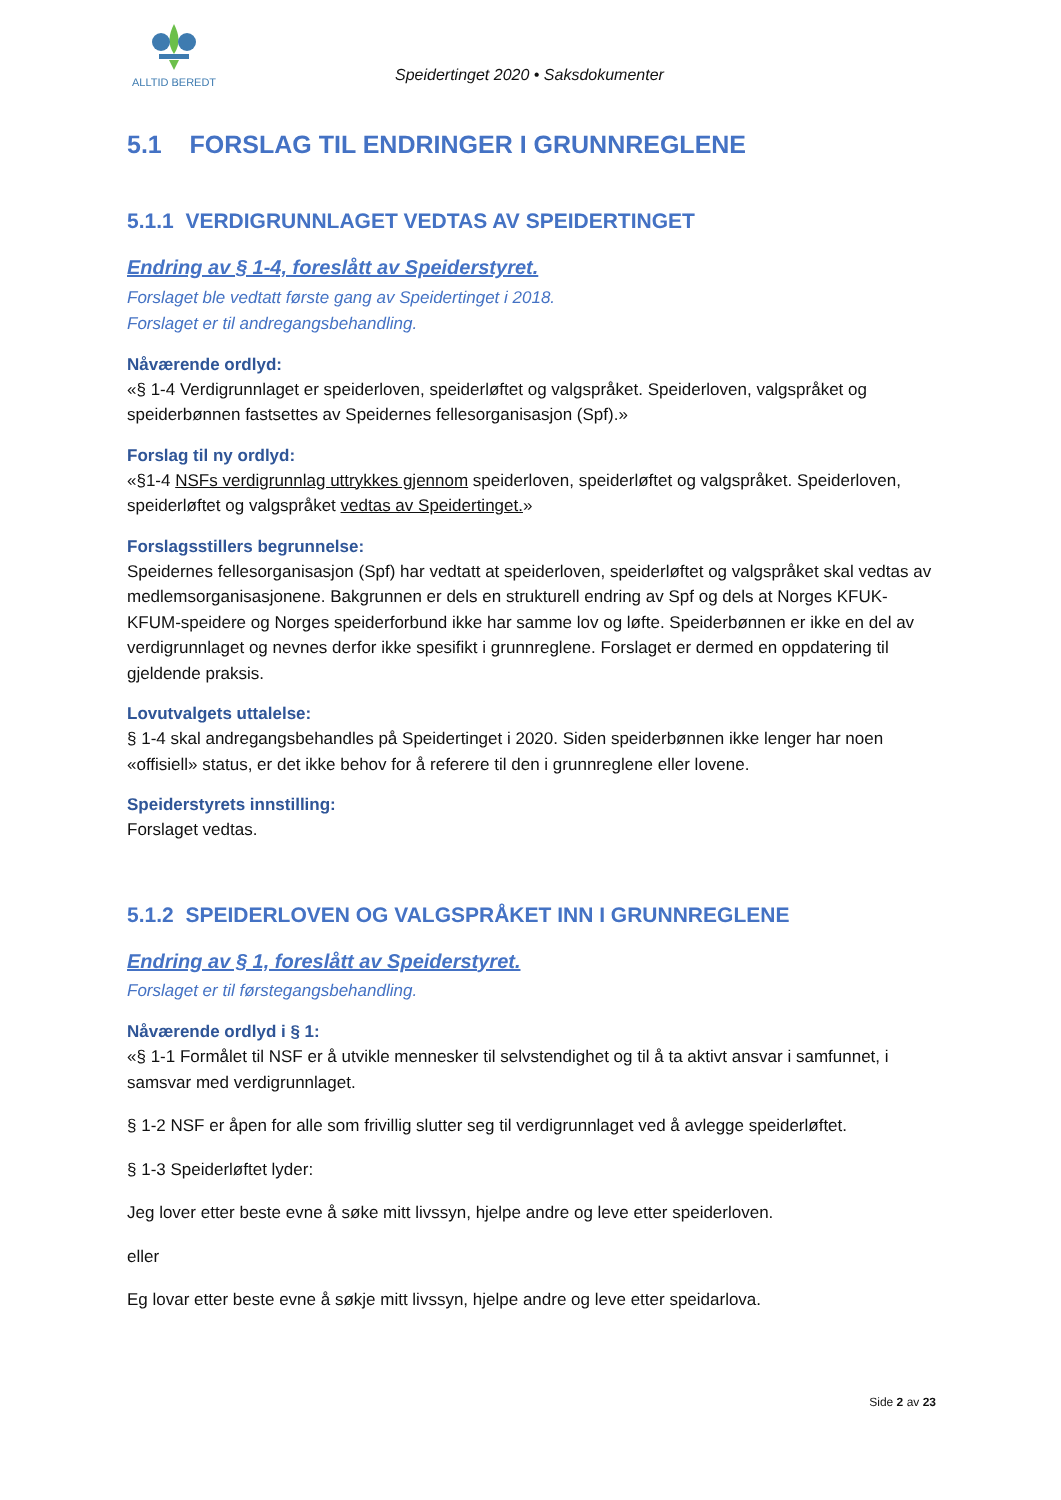ALLTID BEREDT
Speidertinget 2020 • Saksdokumenter
5.1 FORSLAG TIL ENDRINGER I GRUNNREGLENE
5.1.1 VERDIGRUNNLAGET VEDTAS AV SPEIDERTINGET
Endring av § 1-4, foreslått av Speiderstyret.
Forslaget ble vedtatt første gang av Speidertinget i 2018.
Forslaget er til andregangsbehandling.
Nåværende ordlyd:
«§ 1-4 Verdigrunnlaget er speiderloven, speiderløftet og valgspråket. Speiderloven, valgspråket og speiderbønnen fastsettes av Speidernes fellesorganisasjon (Spf).»
Forslag til ny ordlyd:
«§1-4 NSFs verdigrunnlag uttrykkes gjennom speiderloven, speiderløftet og valgspråket. Speiderloven, speiderløftet og valgspråket vedtas av Speidertinget.»
Forslagsstillers begrunnelse:
Speidernes fellesorganisasjon (Spf) har vedtatt at speiderloven, speiderløftet og valgspråket skal vedtas av medlemsorganisasjonene. Bakgrunnen er dels en strukturell endring av Spf og dels at Norges KFUK-KFUM-speidere og Norges speiderforbund ikke har samme lov og løfte. Speiderbønnen er ikke en del av verdigrunnlaget og nevnes derfor ikke spesifikt i grunnreglene. Forslaget er dermed en oppdatering til gjeldende praksis.
Lovutvalgets uttalelse:
§ 1-4 skal andregangsbehandles på Speidertinget i 2020. Siden speiderbønnen ikke lenger har noen «offisiell» status, er det ikke behov for å referere til den i grunnreglene eller lovene.
Speiderstyrets innstilling:
Forslaget vedtas.
5.1.2 SPEIDERLOVEN OG VALGSPRÅKET INN I GRUNNREGLENE
Endring av § 1, foreslått av Speiderstyret.
Forslaget er til førstegangsbehandling.
Nåværende ordlyd i § 1:
«§ 1-1 Formålet til NSF er å utvikle mennesker til selvstendighet og til å ta aktivt ansvar i samfunnet, i samsvar med verdigrunnlaget.
§ 1-2 NSF er åpen for alle som frivillig slutter seg til verdigrunnlaget ved å avlegge speiderløftet.
§ 1-3 Speiderløftet lyder:
Jeg lover etter beste evne å søke mitt livssyn, hjelpe andre og leve etter speiderloven.
eller
Eg lovar etter beste evne å søkje mitt livssyn, hjelpe andre og leve etter speidarlova.
Side 2 av 23